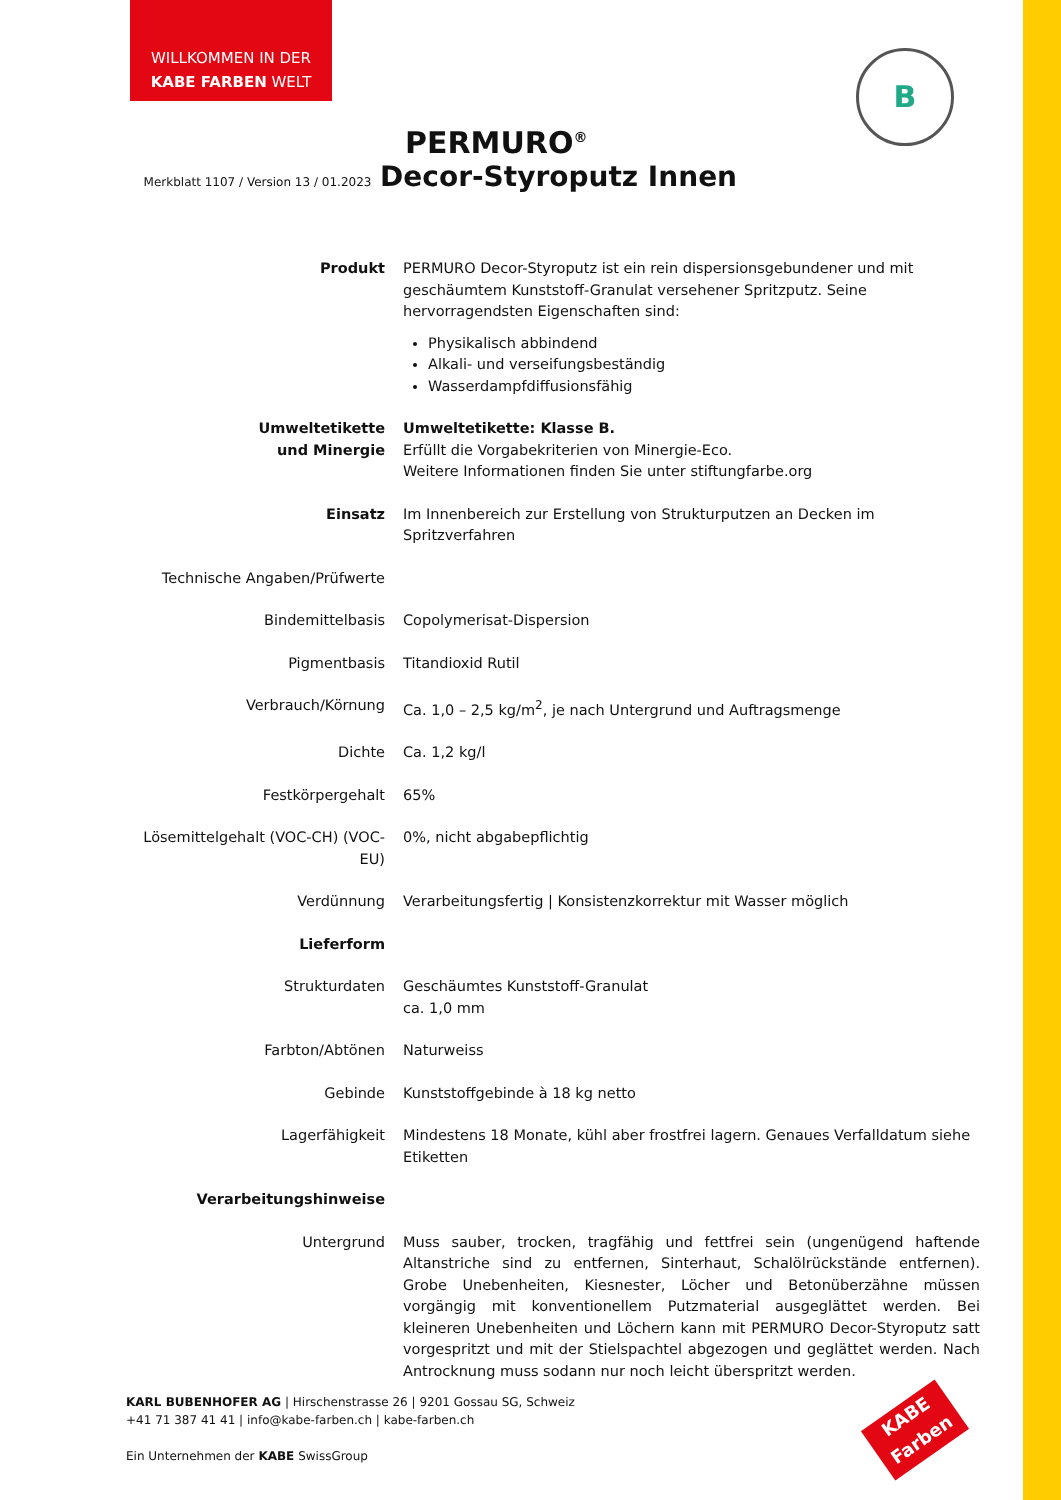WILLKOMMEN IN DER
KABE FARBEN WELT
B
PERMURO<sup>®</sup>
Merkblatt 1107 / Version 13 / 01.2023 Decor-Styroputz Innen
| Produkt | PERMURO Decor-Styroputz ist ein rein dispersionsgebundener und mit geschäumtem Kunststoff-Granulat versehener Spritzputz. Seine hervorragendsten Eigenschaften sind: Physikalisch abbindend Alkali- und verseifungsbeständig Wasserdampfdiffusionsfähig |
| Umweltetikette und Minergie | Umweltetikette: Klasse B. Erfüllt die Vorgabekriterien von Minergie-Eco. Weitere Informationen finden Sie unter stiftungfarbe.org |
| Einsatz | Im Innenbereich zur Erstellung von Strukturputzen an Decken im Spritzverfahren |
| Technische Angaben/Prüfwerte | |
| Bindemittelbasis | Copolymerisat-Dispersion |
| Pigmentbasis | Titandioxid Rutil |
| Verbrauch/Körnung | Ca. 1,0 – 2,5 kg/m<sup>2</sup>, je nach Untergrund und Auftragsmenge |
| Dichte | Ca. 1,2 kg/l |
| Festkörpergehalt | 65% |
| Lösemittelgehalt (VOC-CH) (VOC-EU) | 0%, nicht abgabepflichtig |
| Verdünnung | Verarbeitungsfertig / Konsistenzkorrektur mit Wasser möglich |
| Lieferform | |
| Strukturdaten | Geschäumtes Kunststoff-Granulat ca. 1,0 mm |
| Farbton/Abtönen | Naturweiss |
| Gebinde | Kunststoffgebinde à 18 kg netto |
| Lagerfähigkeit | Mindestens 18 Monate, kühl aber frostfrei lagern. Genaues Verfalldatum siehe Etiketten |
| Verarbeitungshinweise | |
| Untergrund | Muss sauber, trocken, tragfähig und fettfrei sein (ungenügend haftende Altanstriche sind zu entfernen, Sinterhaut, Schalölrückstände entfernen). Grobe Unebenheiten, Kiesnester, Löcher und Betonüberzähne müssen vorgängig mit konventionellem Putzmaterial ausgeglättet werden. Bei kleineren Unebenheiten und Löchern kann mit PERMURO Decor-Styroputz satt vorgespritzt und mit der Stielspachtel abgezogen und geglättet werden. Nach Antrocknung muss sodann nur noch leicht überspritzt werden. |
KARL BUBENHOFER AG | Hirschenstrasse 26 | 9201 Gossau SG, Schweiz
+41 71 387 41 41 | info@kabe-farben.ch | kabe-farben.ch
Ein Unternehmen der KABE SwissGroup
KABE
Farben